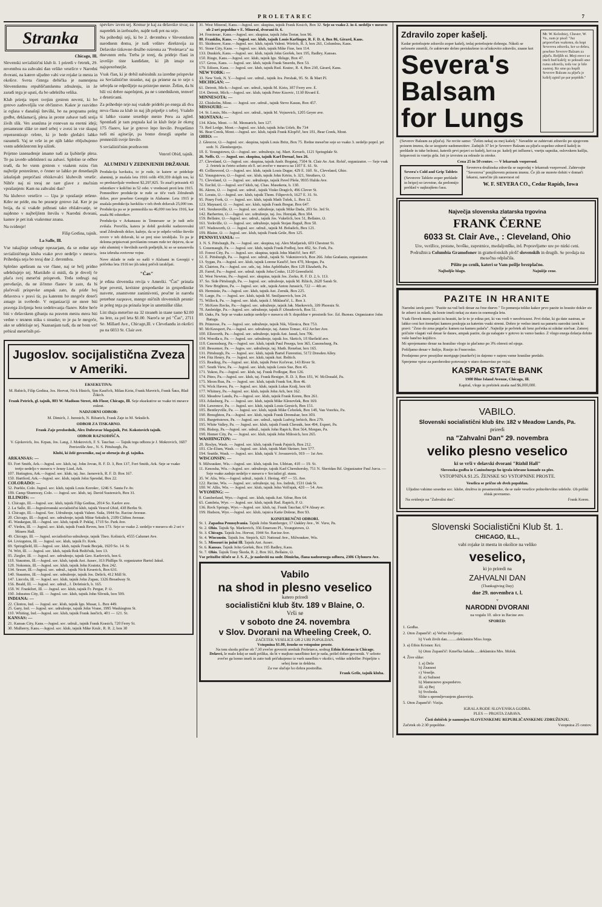PROLETAREC 7
Stranka
Chicago, Ill.
Slovenski socialistični klub št. 1 priredi v četrtek, 29. novembra na zahvalni dan veliko veselico v Narodni dvorani, na katero uljudno vabi vse rojake iz mesta in okolice. Svota čistega dobička je namenjena Slovenskemu republičanskemu združenju, in že zaradi tega je upati, da bo udeležba velika.
Klub prireja topot svojim gostom novost, ki bo gotovo zadovoljila vse občinstvo. Kakor je razvidno iz oglasa v današnji številki, bo na programu poleg godbe, deklamacij, plesa in proste zabave tudi serija živih slik. Ves aranžma je osnovan na enotni ideji; posamezne slike so med seboj v zvezi in vse skupaj reprezentirajo celoto, ki jo bodo gledalci lahko razumeli. Vaj se vrše in po njih lahko obljubujemo vsem udeležencem lep užitek.
Prijetno iznenadenje imamo tudi za ljubitelje plesa. To pa izvedo udeleženci na zabavi. Splošno se odbor trudi, da bo vsem gostom v vsakem oziru čim najbolje postreženo, o čemer so lahko po dosedanjih izkušnjah prepričani obiskovalci klubovih veselic. Nihče naj ni toraj ne tare glave z mučnim vprašanjem: Kam na zahvalni dan?
Na klubovo veselico — Upa je vprašanje rešeno. Kdor ne pride, mu bo pozneje gotovo žal. Ker je pa boija, da si vsakdo prihrani tako obžalovanje, se najdemo v najbolj­šem številu v Narodni dvorani, kamor je pot itak vsakomur znana.
Na svidenje!
Filip Godina, tajnik.
La Salle, Ill.
Vse tukajšnje sodruge opozarjam, da so redne seje socialističnega kluba vsako prvo nedeljo v mesecu. Prihodnja seja bo toraj dne 2. decembra.
Splošno apeliram na vse člane, naj se bolj pridno udeležujejo sej. Marsikdo si misli, da je dovolj če plača svoj mesečni prispevek. Toda sodrugi naj prevdarijo, da ne iščemo članov le zato, da bi plačevali prispevke ampak zato, da pride boj delavstva v pravi tir, pa katerem bo mogoče doseči zmago in svobodo. V organizaciji ne more biti pravega življenja brez sodelovanja članov. Kdor hoče biti v delavskem gibanju na pravem mestu mora biti vedno v tesnem stiku s stranko; to je pa le mogoče, ako se udeležuje sej. Naznanjam tudi, da ne bom več pobiral mesečnih pri-
spevkov izven sej. Komur je kaj za delavsko stvar, za napredek in izobrazbo, najde tudi pot na sejo.
Na prihodnji seji, ki bo 2. decembra v Slovenskem narodnem domu, je tudi volitev direktorija za Delavsko tiskovno družbo oziroma za "Proletarca" na dnevnem redu. Treba je torej, da pridejo člani in izvolijo tiste kandidate, ki jih imajo za najsposobnejše.
Vsak član, ki je dobil nabiralnik za izredne prispevke za Socialistično stranko, naj ga prinese na to sejo s sebojda se odpošljejo na pristojno mesto. Želim, da bi bili vsi dobro napolnjeni, pa ne s smodnikom, temveč z deseticami.
Za prihodnjo sejo naj vsakdo pridobi po enega ali dva nova člana za klub in naj jih pripelje s seboj. Vsakdo si lahko vzame sosednje mesto Peru za zgled. Spomladi je tam pognala kal in klub šteje že okrog 175 članov, kar je gotovo lepo število. Pospešimo tudi mi agitacije, pa bomo dosegli uspehe in pomnožili svoje število.
S socialističnim pozdravom
Vencel Obid, tajnik.
ALUMINIJ V ZEDINJENIH DRŽAVAH.
Produkcija bavksita, to je rude, iz katere se prideluje aluminij, je znašala leta 1916 celih 459,359 dolgih ton, ki so predstavljale vrednost $2,297,825. To znači prirastek 43 odstotkov v količini in 52 odst. v vrednosti proti letu 1915. Pomnožitev produkcije te rude se tiče vseh Združenih držav, prav posebno Georgije in Alabame. Leta 1915 je znašala produkcija bavkšita v teh dveh državah 25,000 ton. Produkcija pa se je pomnožila na 46,000 ton leta 1916, kar znaša 86 odstotkov.
Produkcija v Arkansasu in Tennessee se je tudi zelo zvišala. Poročila, katera je dobil geološki nadzorovalni urad Združenih držav, kažejo, da se je odprlo veliko število rovov v teh državah, ki se prej niso izrabljala. To pa je deloma pripisovati povišanim cenam rude ter dejstvu, da se rabi aluminij v številnih navih podjetjih, ki so se ustanovila izza izbruha svetovne vojne.
Nove sklade te rude so našli v Alabami in Georgiji v pričetku leta 1916 ter jih takoj pričeli izrabljati.
"Čas"
je edina slovenska revija v Ameriki. "Čas" prinaša lepe povesti, koristne gospodarske in gospodinske nasvete, znanstvene zanimivosti, poučne in narodu potrebne razprave, mnogo mičnih slovenskih pesmic in poleg tega pa prinaša lepe in umetniške slike.
List shaja mesečno na 32 straneh in stane samo $2.00 na leto, za pol leta $1.00. Naroča se pri "Čas", 2711 So. Millard Ave., Chicago,Ill. v Clevelandu in okolici pa na 6033 St. Clair ave.
Jugoslov. socijalistična Zveza v Ameriki.
EKSEKUTIVA:
M. Babich, Filip Godina, Jos. Horvat, Nick Hinich, Sim Kaučich, Milan Kirin, Frank Mavrich, Frank Šaus, Blaž Žikich.
Frank Petrich, gl. tajnik, 803 W. Madison Street, 4th Floor, Chicago, Ill. Seje eksekutive so vsake tri mesece enkrat.
NADZORNI ODBOR:
M. Dimich, J. Jurenich, N. Ribarich, Frank Zaje in M. Sekulich.
ODBOR ZA TISKARNO.
Frank Zaje predsednik, Alex Dubravac blagajnik, Pet. Kokotovich tajnik.
ODBOR RAZSODIŠČA.
V. Gjokovich, Jos. Krpan, Jos. Lang, J. Mokrovich, F. S. Tauchar. — Tajnik tega odbora je J. Mokrovich, 1687 Perrisville Ave., N. S. Pittsburgh, Pa.
Klubi, ki želé govornike, naj se obrnejo do gl. tajnika.
ARKANSAS: —
83. Fort Smith, Ark.—Jugosl. soc. klub, taj. John Jovan, R. F. D. 3, Box 137, Fort Smith, Ark. Seje se vsako tretjo nedeljo v mesecu v Jenny Lind, Ark.
107. Hutington, Ark.—Jugosl. soc. klub, taj. Jno. Jarnovich, R. F. D. Box 167.
150. Hartford, Ark.—Jugosl. soc. klub, tajnik John Spendal, Box 22.
COLORADO: —
52. Pueblo, Colo. Jugosl. soc. klub, tajnik Louis Korošec, 1246 S. Santa Fe Av.
189. Camp Shumway, Colo. — Jugosl. soc. klub, taj. David Sustersich, Box 31.
ILLINOIS: —
1. Chicago, Ill.—Jugosl. soc. klub, tajnik Filip Godina, 2814 So. Karlov ave.
2. La Salle, Ill.—Jugoslovanski socialistični klub, tajnik Vencel Obid, 438 Berlin St.
3. Chicago, Ill.—Jugosl. Soc. Udruženje, tajnik Valent. Suša, 1944 So. Racine Avenue.
20. Chicago, Ill.—Jugosl. soc. udruženje, tajnik Mitar Sekulich, 2109 Clifton Avenue.
45. Waukegan, Ill.—Jugosl. soc. klub, tajnik P. Peklaj, 1718 So. Park Ave.
47. Virden, Ill. — Jugosl. soc. klub, tajnik Frank Reven, box 173. Seje so vsako 2. nedeljo v mesecu ob 2 uri v Miners Hall.
49. Chicago, Ill. — Jugosl. socialistično udruženje, tajnik Theo. Kolinich, 4555 Calumet Ave.
64. Livingston, Ill. — Jugosl. soc. klub, tajnik Fr. Krek.
69. Springfield, Ill.—Jugosl. soc. klub, tajnik Frank Bezjak, 1920 So. 14. St.
74. Witt, Ill. — Jugosl. soc. klub, tajnik Rok Božičnik, box 13.
85. Ziegler, Ill. — Jugosl. soc. udruženje, tajnik Geo. Karlovich, box 6.
118. Staunton, Ill.—Jugosl. soc. klub, tajnik Ant. Ausec, 313 Phillips St. organizator Bartol Jakuš.
128. Nokomis, Ill.—Jugosl. soc. klub, tajnik John Kraintz, Box 242.
134. Sesser, Ill.—Jugosl. soc. udruž., tajnik Nick Keserich, Box 631.
140. Staunton, Ill.—Jugosl. soc. udruženje, tajnik Jos. Delich, 412 Mill St.
147. Lincoln, Ill. — Jugosl. soc. klub, tajnik John Zupan, 1326 Broadway St.
156. Beald, Ill. — Jugosl. soc. udruž., J. Dobrinich, b. 165.
158. W. Frankfort, Ill. — Jugosl. soc. klub, tajnik Fr. Pergar, P. O.
190. Johnston City, Ill. — Jugosl. soc. klub, tajnik John Slivnik, box 599.
INDIANA: —
22. Clinton, Ind. — Jugosl. soc. klub, tajnik Ign. Musar, L. Box 449.
25. Gary, Ind. — Jugosl. soc. udruženje, tajnik John Vrane, 1995 Washington St.
110. Whiting, Ind.—Jugosl. soc. klub, tajnik Frank Jančich, 401 — 121. St.
KANSAS: —
21. Kansas City, Kans.—Jugosl. soc. udruž., tajnik Frank Krasich, 720 Ferry St.
30. Mulberry, Kans.—Jugosl. soc. klub, tajnik Mike Krulc, R. R. 2, box 38
31. West Mineral, Kans.—Jugosl. soc. skupina, tajnik Frank Kosich, Box 32. Seje so vsako 2. in 4. nedeljo v mesecu ob 2 uri popoldne v E. Mineral, dvorani št. 6.
34. Frontenac, Kans.—Jugosl. soc. skupina, tajnik John Trotar, box 96.
80. Franklin, Kans. — Jugosl. soc. klub, tajnik Louis Karlinger, R. F. D. 4, Box 86, Girard, Kans.
81. Skidmore, Kans.—Jugosl. soc. klub, tajnik Valent. Wirtich, R. 3, box 261, Columbus, Kans.
91. Stone City, Kans. — Jugosl. soc. klub, tajnik Mike Fine, box 114.
133. Dunkirk, Kans.—Jugosl. soc. klub, tajnik John Goršek, box 195, Radley, Kansas.
150. Ringo, Kans.—Jugosl. soc. klub, tajnik Ign. Shluge, Box 47.
157. Gross, Kans. — Jugosl. soc. klub, tajnik Frank Smerdu, Box 53.
179. Edison, Kans. — Jugosl. soc. klub, tajnik Rud. Krainc, R. 4, Box 230, Girard, Kans.
NEW YORK: —
33. New York, N. Y.—Jugosl. soc. udruž., tajnik Jos. Pershak, 95. St. & Mart Pl.
MICHIGAN: —
61. Detroit, Mich.—Jugosl. soc. udruž., tajnik M. Kirin, 387 Ferry ave. E.
114. Detroit, Mich.—Jugosl. soc. klub, tajnik Peter Kisovic, 1130 Rivard E.
MINNESOTA: —
22. Chisholm, Minn. — Jugosl. soc. udruž., tajnik Stevo Kasun, Box 457.
MISSOURI: —
14. St. Louis, Mo.—Jugosl. soc. udruž., tajnik M. Vojnovich, 1205 Geyer ave.
MONTANA: —
134. Klein, Mont. — M. Meznarich, box 127.
73. Red Lodge, Mont.—Jugosl. soc. klub, tajnik John Urleb, Bx 734
96. Bear Creek, Mont.—Jugosl. soc. klub, tajnik Frank Klopčič, box 181, Bear Creek, Mont.
OHIO: —
2. Glencoe, O.—Jugosl. soc. skupina, tajnik Louis Britz, Box 75. Redne mesečne seje so vsako 3. nedeljo popol. pri sodr. N. Zlembergerju.
18. E. Youngstown, O.—Jugosl. soc. udruženje, taj. Mart. Kovach, 1121 Springdale St.
26. Neffs. O. — Jugosl. soc. skupina, tajnik Karl Dernač, box 26.
27. Cleveland, O.—Jugosl. soc. skupina, tajnik Andr. Bogataj, 7504 St. Clair Av. Ant. Robič, organizator. — Seje vsak 2. četrtek in četrto soboto ob 8. uri zvečer v mesecu na 1107 E. 61. St.
49. Collinwood, O.—Jugosl. soc. klub, tajnik Louis Dugar, 429 E. 160. St., Cleveland, Ohio.
62. Youngstown, O.—Jugosl. soc. klub, tajnik John Krtrin, b. 321, Struthers, O.
71. Cleveland, O. — Jugosl. soc. udruženje, tajnik Pavel Pleše, 9935 Hulda Ave.
76. Euclid, O.—Jugosl. socč klub, taj. Chas. Masokota, b. 138.
86. Akron, O. — Jugosl. soc. udruž., tajnik Vinko Dragich, 496 Clover St.
91. Lorain, O.—Jugosl. soc. klub, tajnik Thom. Filipovich, 1627 E. 31. St.
95. Piney Fork, O. — Jugosl. soc. klub, tajnik Math Tušek, L. Box 12.
123. Maynard, O. — Jugosl. soc. klub, tajnik Frank Bregar, Box 647.
141. Steubenville, O. — Jugosl. soc. udruženje, tajnik Mike Dada, 203 So. 3rd St.
142. Barberton, O.—Jugosl. soc. udruženje, taj. Jos. Hornjak, Box 384.
159. Bellaire, O.—Jugosl. soc. udruž., tajnik Jos. Vukelich, box 51, Bellaire, O.
161. Yorkville, O. — Jugosl. soc. udruženje, tajnik Stojan Raguž, Box 58.
187. Wadsworth, O. — Jugosl. soc. udruž., tajnik M. Bobalich, Box 121.
189. Blaine, O. — Jugosl. soc. klub, tajnik Frank Grile, Box 125.
PENNSYLVANIA: —
3. N. S. Pittsburgh, Pa. — Jugosl. soc. skupina, taj. Alex Madjarish, 603 Chestnut St.
5. Conemaugh, Pa. — Jugosl. soc. klub, tajnik Frank Podboj, box 482, So. Fork, Pa.
10. Forest City, Pa. — Jugosl. soc. skupina, tajnik John Matičič, box 497.
12. E. Pittsburgh, Pa. — Jugosl. soc. udruž., tajnik St. Vukmirovich, Box 266. John Grašanin, organizator.
13. Sygan, Pa.—Jugosl. soc. klub, tajnik Lorene Kaučič, box 478, Morgan, Pa.
26. Clairton, Pa.—Jugosl. soc. udr., taj. John Apfelthaler, Box 128 Elizabeth, Pa.
28. Farrel, Pa.—Jugosl. soc. udruž. tajnik John Crnko, 1120 Greenfield.
32. West Newton, Pa.—Jugosl. soc. skupina, tajnik Jos. Zorko, R. F. D. 2, b. 113.
37. So. Side Pittsburgh, Pa. — Jugosl. soc. udruženje, tajnik M. Ribich, 2620 Sarah St.
59. New Brighton, Pa. — Jugosl. soc. udr., tajnik Anton Jurasich, 722 — 4th av.
69. Herminie, Pa.—Jugosl. soc. klub, tajnik Ant. Zornik, Box 225.
70. Large, Pa. — Jugosl. soc. klub, tajnik M. Smiljanovich, box 24.
75. Willock, Pa. — Jugosl. soc. klub, tajnik J. Miklaučič, L. Box 3.
77. McKees Rocks, Pa.—Jugosl. soc. udruženje, tajnik Jak. Markovich, 339 Phoenix St.
78. Ambridge, Pa.—Jugosl. soc. udruženje, tajnik P. Obradovich, Box 51.
88. Oaks, Pa. Seje se vsako zadnjo nedeljo v mesecu ob 9. dopoldne v prostorih Soc. Ed. Bureau. Organizator John Batuga.
89. Primrose, Pa. — Jugosl. soc. udruženje, tajnik Nik, Vilenica, Box 753.
90. McKeesport, Pa.—Jugosl. soc. udruženje, taj. Anton Tomac, 412 Archer Ave.
100. Ellsworth, Pa.—Jugosl. soc. udruženje, tajnik Ant. Januš, box 706.
104. Woodla n, Pa. — Jugosl. soc. udruženje, tajnik Jos. Skrtich, 18 Shefield ave.
118. Canonsburg, Pa.—Jugosl. soc. klub, tajnik Paul Posega, box 365, Canonsburg, Pa.
130. Bessemer, Pa. — Jugos. soc. udruženje, taj. Math. Renebar, box 165.
131. Pittsburgh, Pa. — Jugosl. soc. klub, tajnik Bartel Fiorentini, 5172 Dresden Alley.
144. Fitz Henry, Pa. — Jugosl. soc. klub, tajnik Ant. Boltich.
155. Reading, Pa.—Jugosl. soc. klub, tajnik Peter Kočevar, 143 River St.
167. South View, Pa. — Jugosl. soc. klub, tajnik Louis Sue, Box 45.
171. Yukon, Pa.—Jugosl. soc. klub, taj. Frank Podlogar, Box 126.
174. Piteo, Pa.—Jugosl. soc. klub, taj. Frank Beniger, R. D. 3, Box 181, W. McDonald, Pa.
175. Moon Run, Pa. — Jugosl. soc. klub, tajnik Frank Sot, Box 46.
176. Wick Haven, Pa. — Jugosl. soc. klub, tajnik Lukas Kralj, box 68.
177. Whitney, Pa.—Jugosl. soc. klub, tajnik John Arh, box 162.
182. Meadow Lands, Pa.—Jugosl. soc. klub, tajnik Frank Koren, Box 261.
183. Atlasburg, Pa. — Jugosl. soc. klub, tajnik Mike Klenovšek, Box 169.
184. Lawrence, Pa. — Jugosl. soc. klub, tajnik Louis Gorsich, Box 151.
185. Bentleyville, Pa. — Jugosl. soc. klub, tajnik Mike Čebošek, Box 148, Van Voorhis, Pa.
190. Broughton, Pa.—Jugosl. soc. klub, tajnik Frank Dremshar, box 303.
191. Burgettstown, Pa. — Jugosl. soc. udruž., tajnik Ludvig Jerbich, Box 279.
195. White Valley, Pa. — Jugosl. soc. klub, tajnik Frank Chesnik, box 494, Export, Pa.
196. Bishop, Pa.—Jugosl. soc. udruž., tajnik John Rapich, Box 564, Morgan, Pa.
198. Homer City, Pa. — Jugosl. soc. klub, tajnik John Milosich, box 265.
WASHINGTON: —
28. Roslyn, Wash. — Jugosl. soc. klub, tajnik Frank Pajnich, Box 212.
181. Cle-Elum, Wash. — Jugosl. soc. klub, tajnik Matt Skriner, box 577.
194. Seattle, Wash. — Jugosl. soc. klub, tajnik V. Jovanovich, 919 — 1st Ave.
WISCONSIN: —
9. Milwaukee, Wis.—Jugosl. soc. klub, tajnik Jos. Uldrian, 418 — 19. St.
11. Kenosha, Wis.—Jugosl. soc. udruženje, tajnik Karl Chernhorsky, 751 N. Sheridan Rd. Organizator Paul Jurca. — Seje vsako zadnjo nedeljo v mesecu v Socialist gl. stanu.
35. W. Alis, Wis.—Jugosl. udruž., tajnik J. Hering, 497 — 55. Ave.
122. Racine, Wis. — Jugosl. soc. udruženje, taj. Jos. Indruh, 1531 Oak St.
180. W. Allis, Wis. — Jugosl. soc. klub, tajnik John Volčnjak, 428 — 54. Ave.
WYOMING: —
8. Cumberland, Wyo.—Jugosl. soc. klub, tajnik Ant. Sifrar, Box 64.
65. Cambria, Wyo. — Jugosl. soc. klub, tajnik Rad. Rapich, P. O.
136. Rock Springs, Wyo.—Jugosl. soc. klub, taj. Frank Tauchar, 674 Ahsay av.
199. Hudson, Wyo.—Jugosl. soc. klub, tajnica Katie Dolene, Box 93.
KONFERENČNI ODBORI.
St. 1. Zapadna Pennsylvania. Tajnik John Stamberger, 17 Oakley Ave., W. View, Pa.
St. 2. Ohio. Tajnik Sp. Markovich, 356 Emerson Pl., Youngstown, O.
St. 3. Chicago. Tajnik Jos. Horvat, 1944 So. Racine Ave.
St. 4. Wisconsin. Tajnik Jos. Stepich, 621 National Ave., Milwaukee, Wis.
St. 5. Missouri in južni Ill. Tajnik Ant. Ausec.
St. 6. Kansas. Tajnik John Goršek, Box 195 Radley, Kans.
St. 7. Ohio. Tajnik Tony Škoda, R. 2, Box 161, Bellaire, O.
Vse pritožbe tičoče se J. S. Z., je nasloviti na sodr. Dimicha, člana nadzornega odbora, 2306 Clybourn Ave.
Vabilo
na shod in plesno veselico
katero priredi
socialistični klub štv. 189 v Blaine, O.
Vrši se
v soboto dne 24. novembra
v Slov. Dvorani na Wheeling Creek, O.
ZAČETEK VESELICE OB 2 URI POPOLDAN.
Vstopnina $1.00, ženske so vstopnine proste.
Na tem shodu prične ob 7.30 zvečer govoriti urednik Proletarca, sodrug Etbin Kristan iz Chicage.
Delavci, le malo kdaj se nudi prilika, da bi v majhno naselbino kot je naša, prišel dober govornik. V soboto zvečer ga bomo imeli in zato tudi pričakujemo iz vseh naselbin v okolici, velike udeležbe: Pripeljite s seboj žene in dekleta.
Za vse slučaje bo dobra postrežba.
Frank Grile, tajnik kluba.
Zdravilo zoper kašelj.
Kadar potrebujete zdravilo zoper kašelj, tedaj potrebujete dobrega. Nikoli se nebosete zmotili, če zahtevate dobro preiskušeno in učinkovito zdravilo, znano kot
Severa's Balsam for Lungs
Mr. W. Kolodziej, Chester, W. Va., nam je pisal: "Jaz priporočam vsakemu, da kupi Severova zdravila, ker so dobra, posebno Severov Balzam za pljuča. Boljših ni. Moji otroci so imeli hud kašelj; to pokusili smo razna zdravila, toda vse je bilo zastonj. Ko smo pa kupili Severov Balzam za pljuča je kašelj zginil po par popitkih."
(Severov Balzam za pljuča). Ne recite samo: "Želim nekaj za moj kašelj." Navadite se zahtevati zdravilo po njegovem poinem imenu, da se izognete nadomestitev. Zadnjih 37 let je Severov Balzam za pljuča uspešno zdravil kašelj in prehlade in take bolezni, katerih prvi pojavi so kašelj, kot na pr. kašelj pri influenci, vnetju sapnika, oslovskem kašlju, hripavosti in vnetju grla. Isti je izvrsten za odrasle in otroke.
Cena 25 in 50 centov. — V lekarnah vsepovsod.
Severa's Cold and Grip Tablets
(Severove Tablete zoper prehlade in hripo) so izvrstne, da prelomijo prehlad v najkrajšem času.
Severova družinska zdravila se naprodaj v lekarnah vsepovsod. Zahtevajte "Severova" ponjihovem poinem imenu. Če jih ne morete dobiti v domači lekarni, naročite jih naravnost od
W. F. SEVERA CO., Cedar Rapids, Iowa
Največja slovenska zlatarska trgovina
FRANK ČERNE
6033 St. Clair Ave., : Cleveland, Ohio
Ure, verižice, prstane, broške, zaprstnice, medaljonške, itd. Popravljamo ure po nizki ceni.
Podružnica Columbia Gramofonov in gramofonskih plošč slovenskih in drugih. Se prodaja na mesečna odplačila.
Pišite po cenik, kateri se Vam pošlje brezplačno.
Najboljše blago. Najnižje cene.
PAZITE IN HRANITE
Narodni izrek pravi: "Pazite na vaš beli denar za črne dneve." To pomenja toliko kakor prvo pazite in hranite dokler ste še zdravi in mladi, da boste imeli nekaj za stara in onemogla leta.
Vsak človek mora paziti in hraniti, ke le to je edina pot, ki vas vodi v neodvisnost. Prvi dolar, ki ga date nastran, se lahko ceni kot itemeljni kamen poslopja za katerim vsaki stremi. Dobro je vedno imeti na pametu narodni izrek ki pravi: "Zrno do zrna pogača: kamen na kamen palača". Najtežje je početek ali brez početka ni nikdar niečsar. Zatorej pričnite vlagati vaš denar še danes, ampak pazite, da ga nalagate v gotovo in varno banko. Z vlogo enega dolarja dobite vašo bančno knjižico.
Mi sprejemamo denar na hranilno vlogo in plačamo po 3% obresti od njega.
Pošiljamo denar v Italijo, Rusijo in Francosko.
Prodajemo prve posojilne mortgage (markeče) in dajemo v najem varne hranilne predale.
Sprejemo vpise za parobrodno potovanje v staro domovino po vojni.
KASPAR STATE BANK
1900 Blue Island Avenue, Chicago, Ill.
Kapital, vloge in prebitek znaša nad $6,000,000.
VABILO.
Slovenski socialistični klub štv. 182 v Meadow Lands, Pa.
priredi
na "Zahvalni Dan" 29. novembra
veliko plesno veselico
ki se vrši v delavski dvorani "Rizhil Hall"
Slovenska godba iz Caninsburga bo igrala izbrane komade za ples.
VSTOPNINA $1.25. ŽENSKE SO VSTOPNINE PROSTE.
Veselica se prične ob dveh popoldan.
Uljudno vabimo sosedne soc. klube, društva in posameznike, da se naše veselice polnoštevilno udeleže. Ob priliki obisk povrnemo.
Na svidenje na "Zahvalni dan". Frank Koren.
Slovenski Socialistični Klub št. 1.
CHICAGO, ILL.,
vabi rojake iz mesta in okolice na veliko
veselico,
ki jo priredi na
ZAHVALNI DAN
(Thanksgiving Day)
dne 29. novembra t. l.
v
NARODNI DVORANI
na vogalu 18. ulice in Racine ave.
SPORED:
1. Godba.
2. Oton Zupančič: a) Večno življenje;
b) Vseh živih dan..........deklamira Miss Jorga.
3. a) Etbin Kristan: Kri;
b) Oton Zupančič: Kmečka balada......deklamira Mrs. Molek.
4. Žive slike:
I. a) Delo
b) Znanost
c) Veselje.
II. a) Sužnost
b) Mamonovo gospodstvo.
III. a) Boj
b) Svoboda.
Slike s spremljevanjem glasovirja.
5. Oton Zupančič: Vizija.
IGRALA BODE SLOVENSKA GODBA.
PLES — PROSTA ZABAVA.
Čisti dobiček je namenjen SLOVENSKEMU REPUBLIČANSKEMU ZDRUŽENJU.
Začetek ob 2:30 popoldne. Vstopnina 25 centov.